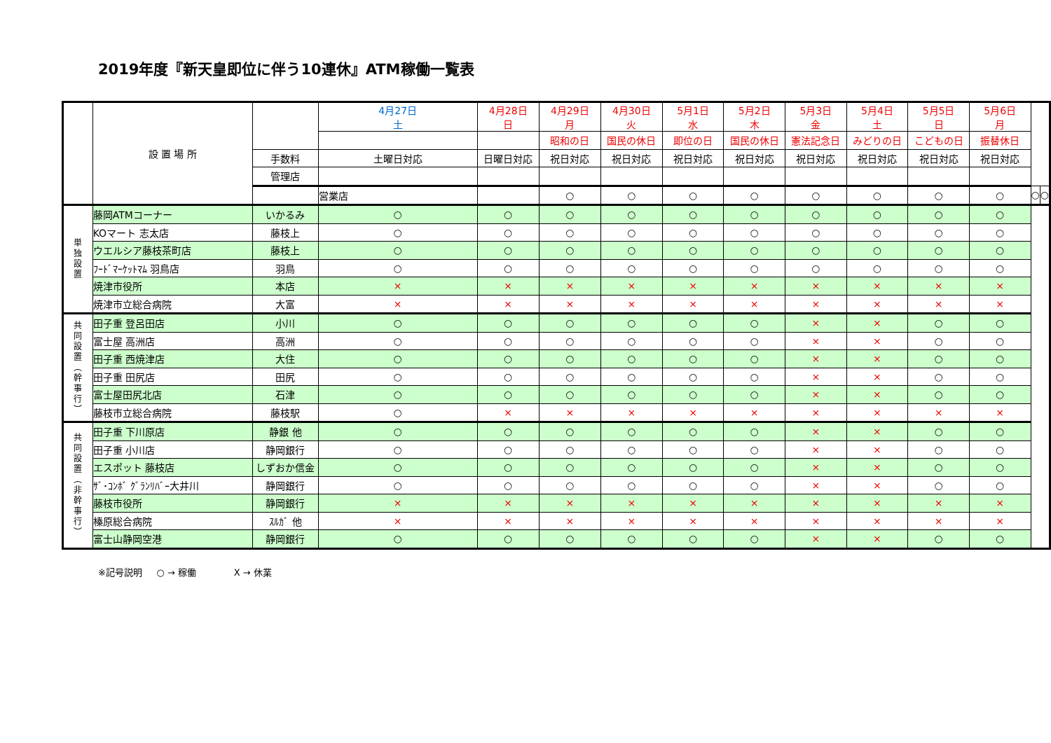2019年度『新天皇即位に伴う10連休』ATM稼働一覧表
| | 設 置 場 所 | | 4月27日 土 | 4月28日 日 | 4月29日 月 | 4月30日 火 | 5月1日 水 | 5月2日 木 | 5月3日 金 | 5月4日 土 | 5月5日 日 | 5月6日 月 | | |
| --- | --- | --- | --- | --- | --- | --- | --- | --- | --- | --- | --- | --- | --- | --- |
| | | | | | 昭和の日 | 国民の休日 | 即位の日 | 国民の休日 | 憲法記念日 | みどりの日 | こどもの日 | 振替休日 | | |
| | | 手数料 | 土曜日対応 | 日曜日対応 | 祝日対応 | 祝日対応 | 祝日対応 | 祝日対応 | 祝日対応 | 祝日対応 | 祝日対応 | 祝日対応 | | |
| | | 管理店 | | | | | | | | | | | | |
| | | | 営業店 | | ○ | ○ | ○ | ○ | ○ | ○ | ○ | ○ | ○ | ○ |
| 単 独 設 置 | 藤岡ATMコーナー | いかるみ | ○ | ○ | ○ | ○ | ○ | ○ | ○ | ○ | ○ | ○ | | |
| | KOマート 志太店 | 藤枝上 | ○ | ○ | ○ | ○ | ○ | ○ | ○ | ○ | ○ | ○ | | |
| | ウエルシア藤枝茶町店 | 藤枝上 | ○ | ○ | ○ | ○ | ○ | ○ | ○ | ○ | ○ | ○ | | |
| | ﾌｰﾄﾞﾏｰｹｯﾄﾏﾑ 羽鳥店 | 羽鳥 | ○ | ○ | ○ | ○ | ○ | ○ | ○ | ○ | ○ | ○ | | |
| | 焼津市役所 | 本店 | × | × | × | × | × | × | × | × | × | × | | |
| | 焼津市立総合病院 | 大富 | × | × | × | × | × | × | × | × | × | × | | |
| 共 同 設 置 ︵ 幹 事 行 ︶ | 田子重 登呂田店 | 小川 | ○ | ○ | ○ | ○ | ○ | ○ | × | × | ○ | ○ | | |
| | 富士屋 高洲店 | 高洲 | ○ | ○ | ○ | ○ | ○ | ○ | × | × | ○ | ○ | | |
| | 田子重 西焼津店 | 大住 | ○ | ○ | ○ | ○ | ○ | ○ | × | × | ○ | ○ | | |
| | 田子重 田尻店 | 田尻 | ○ | ○ | ○ | ○ | ○ | ○ | × | × | ○ | ○ | | |
| | 富士屋田尻北店 | 石津 | ○ | ○ | ○ | ○ | ○ | ○ | × | × | ○ | ○ | | |
| | 藤枝市立総合病院 | 藤枝駅 | ○ | × | × | × | × | × | × | × | × | × | | |
| 共 同 設 置 ︵ 非 幹 事 行 ︶ | 田子重 下川原店 | 静銀 他 | ○ | ○ | ○ | ○ | ○ | ○ | × | × | ○ | ○ | | |
| | 田子重 小川店 | 静岡銀行 | ○ | ○ | ○ | ○ | ○ | ○ | × | × | ○ | ○ | | |
| | エスポット 藤枝店 | しずおか信金 | ○ | ○ | ○ | ○ | ○ | ○ | × | × | ○ | ○ | | |
| | ｻﾞ･ｺﾝﾎﾞ ｸﾞﾗﾝﾘﾊﾞｰ大井川 | 静岡銀行 | ○ | ○ | ○ | ○ | ○ | ○ | × | × | ○ | ○ | | |
| | 藤枝市役所 | 静岡銀行 | × | × | × | × | × | × | × | × | × | × | | |
| | 榛原総合病院 | ｽﾙｶﾞ 他 | × | × | × | × | × | × | × | × | × | × | | |
| | 富士山静岡空港 | 静岡銀行 | ○ | ○ | ○ | ○ | ○ | ○ | × | × | ○ | ○ | | |
※記号説明 ○ → 稼働 X → 休業